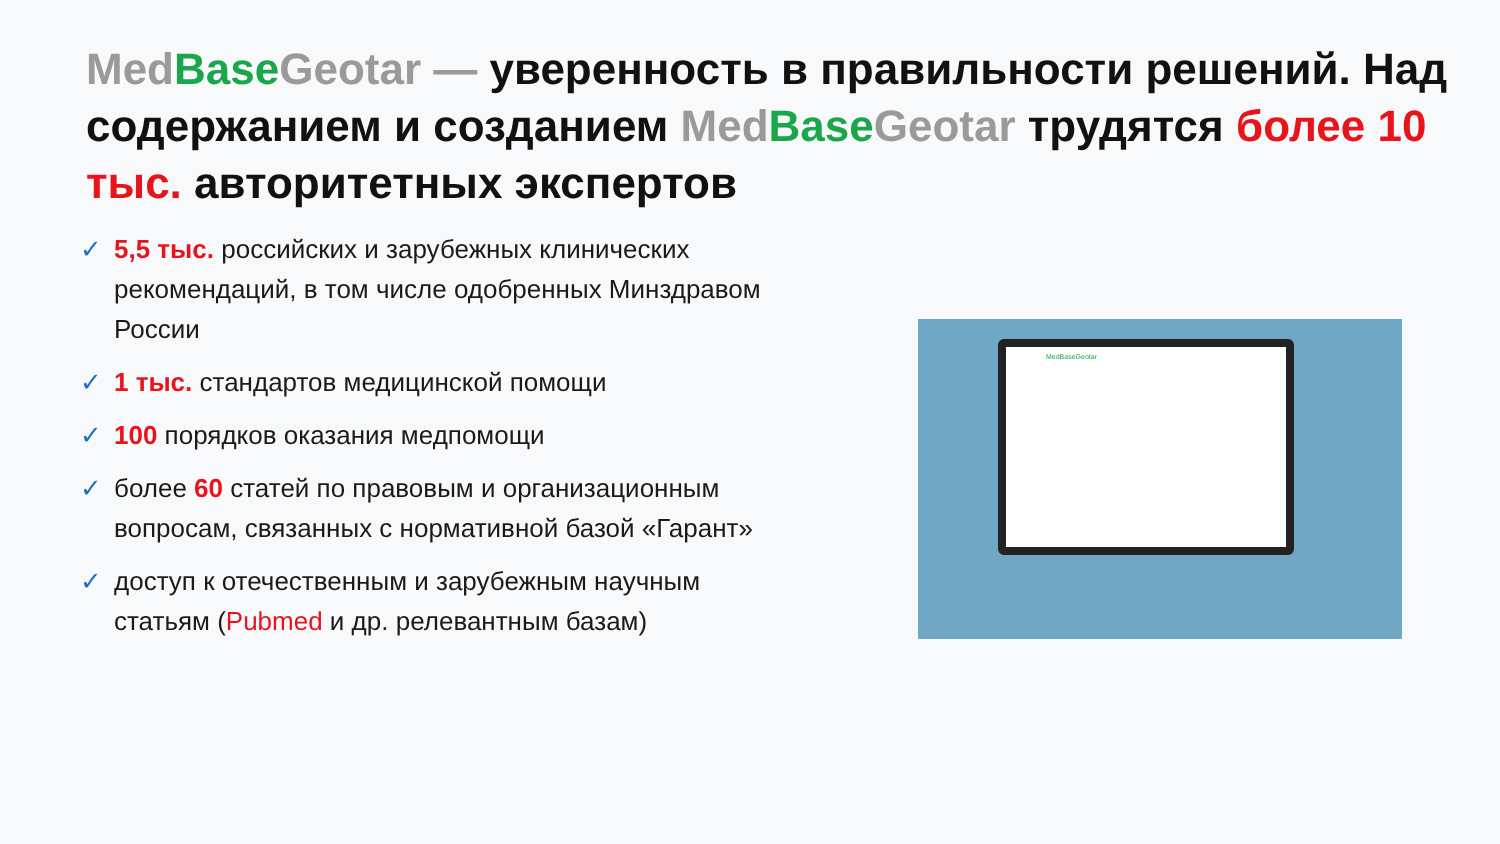Med Base Geotar — уверенность в правильности решений. Над содержанием и созданием Med Base Geotar трудятся более 10 тыс. авторитетных экспертов
✓ 5,5 тыс. российских и зарубежных клинических рекомендаций, в том числе одобренных Минздравом России
✓ 1 тыс. стандартов медицинской помощи
✓ 100 порядков оказания медпомощи
✓ более 60 статей по правовым и организационным вопросам, связанных с нормативной базой «Гарант»
✓ доступ к отечественным и зарубежным научным статьям (Pubmed и др. релевантным базам)
MedBaseGeotar